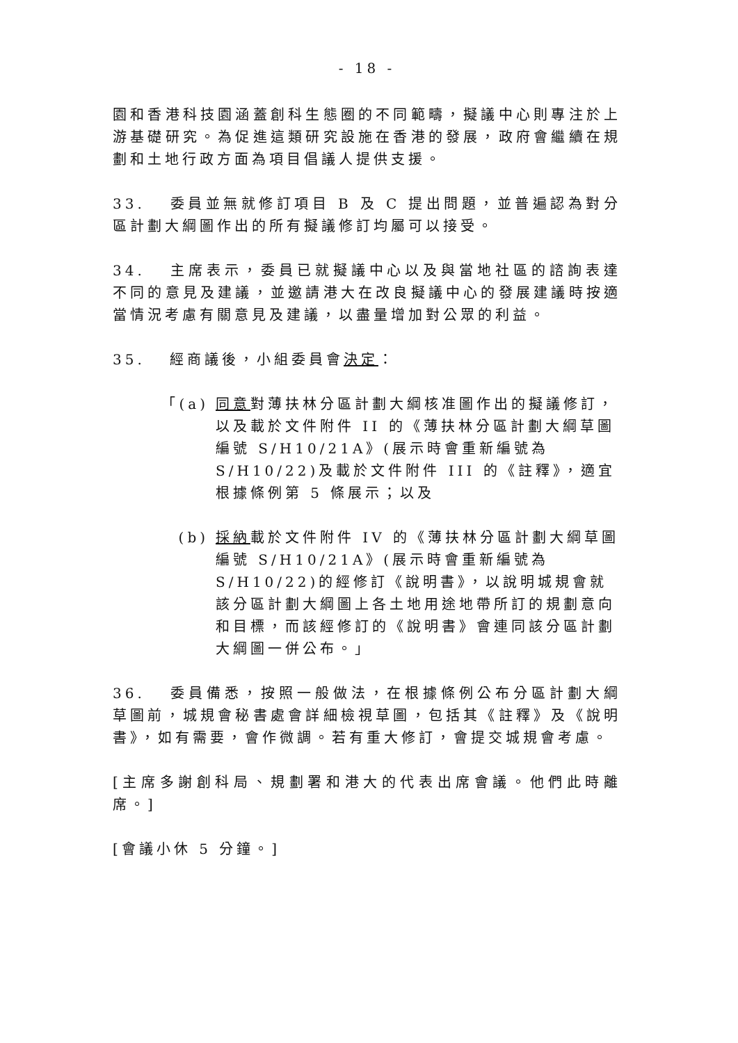- 18 -
園和香港科技園涵蓋創科生態圈的不同範疇，擬議中心則專注於上游基礎研究。為促進這類研究設施在香港的發展，政府會繼續在規劃和土地行政方面為項目倡議人提供支援。
33. 委員並無就修訂項目 B 及 C 提出問題，並普遍認為對分區計劃大綱圖作出的所有擬議修訂均屬可以接受。
34. 主席表示，委員已就擬議中心以及與當地社區的諮詢表達不同的意見及建議，並邀請港大在改良擬議中心的發展建議時按適當情況考慮有關意見及建議，以盡量增加對公眾的利益。
35. 經商議後，小組委員會決定：
「(a) 同意對薄扶林分區計劃大綱核准圖作出的擬議修訂，以及載於文件附件 II 的《薄扶林分區計劃大綱草圖編號 S/H10/21A》(展示時會重新編號為 S/H10/22)及載於文件附件 III 的《註釋》，適宜根據條例第 5 條展示；以及
(b) 採納載於文件附件 IV 的《薄扶林分區計劃大綱草圖編號 S/H10/21A》(展示時會重新編號為 S/H10/22)的經修訂《說明書》，以說明城規會就該分區計劃大綱圖上各土地用途地帶所訂的規劃意向和目標，而該經修訂的《說明書》會連同該分區計劃大綱圖一併公布。」
36. 委員備悉，按照一般做法，在根據條例公布分區計劃大綱草圖前，城規會秘書處會詳細檢視草圖，包括其《註釋》及《說明書》，如有需要，會作微調。若有重大修訂，會提交城規會考慮。
[主席多謝創科局、規劃署和港大的代表出席會議。他們此時離席。]
[會議小休 5 分鐘。]